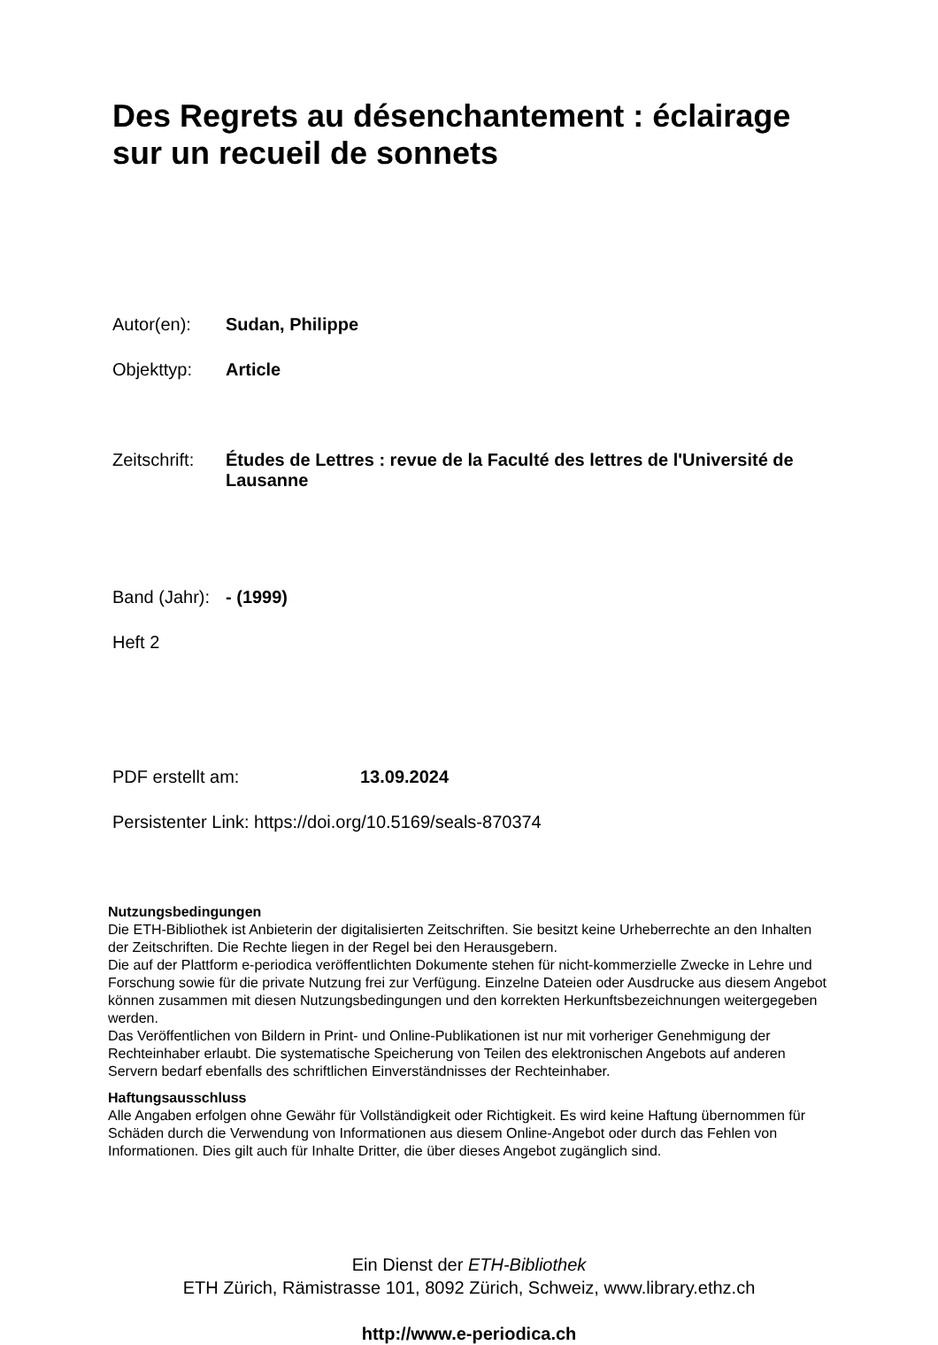Des Regrets au désenchantement : éclairage sur un recueil de sonnets
Autor(en): Sudan, Philippe
Objekttyp: Article
Zeitschrift: Études de Lettres : revue de la Faculté des lettres de l'Université de Lausanne
Band (Jahr): - (1999)
Heft 2
PDF erstellt am: 13.09.2024
Persistenter Link: https://doi.org/10.5169/seals-870374
Nutzungsbedingungen
Die ETH-Bibliothek ist Anbieterin der digitalisierten Zeitschriften. Sie besitzt keine Urheberrechte an den Inhalten der Zeitschriften. Die Rechte liegen in der Regel bei den Herausgebern.
Die auf der Plattform e-periodica veröffentlichten Dokumente stehen für nicht-kommerzielle Zwecke in Lehre und Forschung sowie für die private Nutzung frei zur Verfügung. Einzelne Dateien oder Ausdrucke aus diesem Angebot können zusammen mit diesen Nutzungsbedingungen und den korrekten Herkunftsbezeichnungen weitergegeben werden.
Das Veröffentlichen von Bildern in Print- und Online-Publikationen ist nur mit vorheriger Genehmigung der Rechteinhaber erlaubt. Die systematische Speicherung von Teilen des elektronischen Angebots auf anderen Servern bedarf ebenfalls des schriftlichen Einverständnisses der Rechteinhaber.
Haftungsausschluss
Alle Angaben erfolgen ohne Gewähr für Vollständigkeit oder Richtigkeit. Es wird keine Haftung übernommen für Schäden durch die Verwendung von Informationen aus diesem Online-Angebot oder durch das Fehlen von Informationen. Dies gilt auch für Inhalte Dritter, die über dieses Angebot zugänglich sind.
Ein Dienst der ETH-Bibliothek
ETH Zürich, Rämistrasse 101, 8092 Zürich, Schweiz, www.library.ethz.ch
http://www.e-periodica.ch